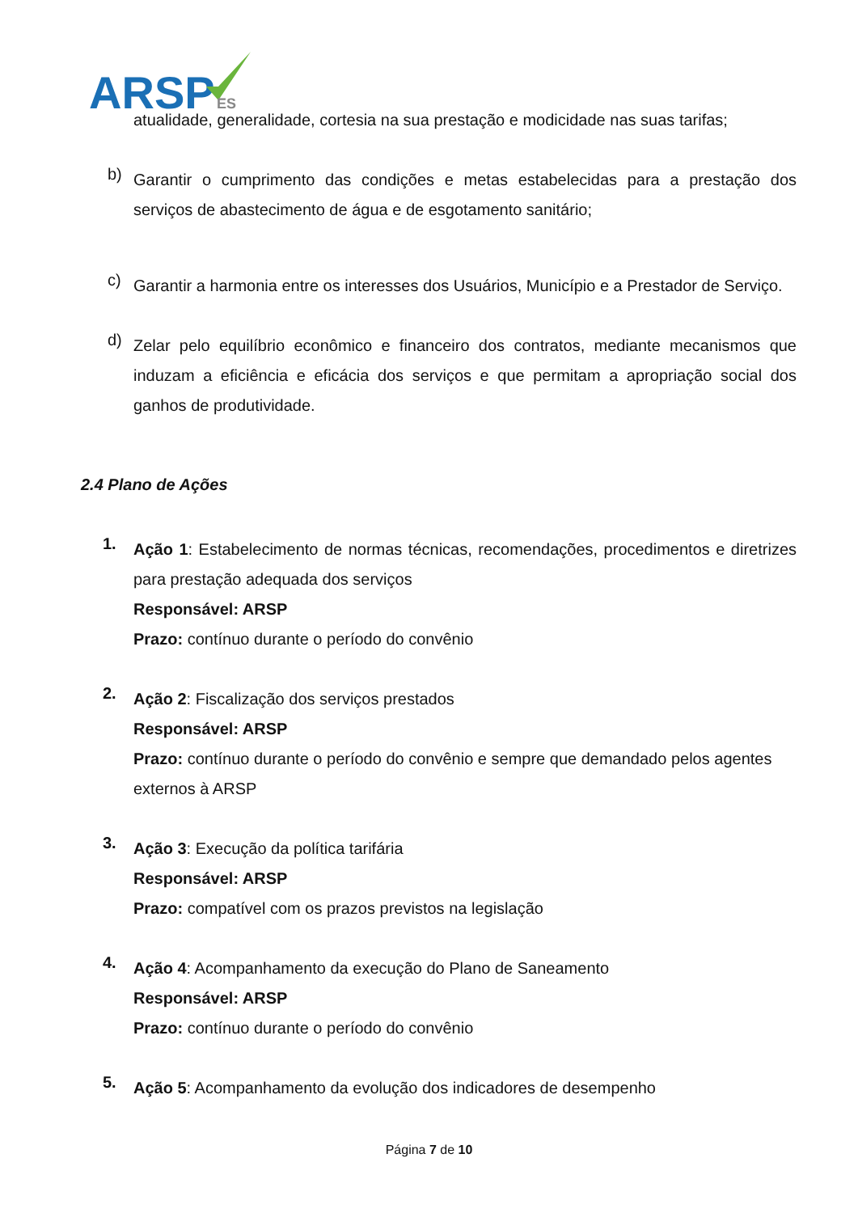ARSP
ES
atualidade, generalidade, cortesia na sua prestação e modicidade nas suas tarifas;
b)
Garantir o cumprimento das condições e metas estabelecidas para a prestação dos serviços de abastecimento de água e de esgotamento sanitário;
c)
Garantir a harmonia entre os interesses dos Usuários, Município e a Prestador de Serviço.
d)
Zelar pelo equilíbrio econômico e financeiro dos contratos, mediante mecanismos que induzam a eficiência e eficácia dos serviços e que permitam a apropriação social dos ganhos de produtividade.
2.4 Plano de Ações
1.
Ação 1: Estabelecimento de normas técnicas, recomendações, procedimentos e diretrizes para prestação adequada dos serviços
Responsável: ARSP
Prazo: contínuo durante o período do convênio
2.
Ação 2: Fiscalização dos serviços prestados
Responsável: ARSP
Prazo: contínuo durante o período do convênio e sempre que demandado pelos agentes externos à ARSP
3.
Ação 3: Execução da política tarifária
Responsável: ARSP
Prazo: compatível com os prazos previstos na legislação
4.
Ação 4: Acompanhamento da execução do Plano de Saneamento
Responsável: ARSP
Prazo: contínuo durante o período do convênio
5.
Ação 5: Acompanhamento da evolução dos indicadores de desempenho
Página 7 de 10